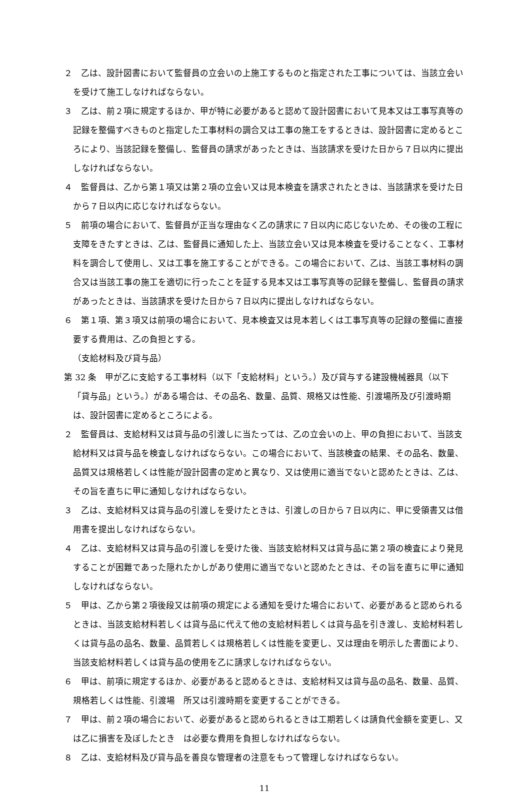２　乙は、設計図書において監督員の立会いの上施工するものと指定された工事については、当該立会いを受けて施工しなければならない。
３　乙は、前２項に規定するほか、甲が特に必要があると認めて設計図書において見本又は工事写真等の記録を整備すべきものと指定した工事材料の調合又は工事の施工をするときは、設計図書に定めるところにより、当該記録を整備し、監督員の請求があったときは、当該請求を受けた日から７日以内に提出しなければならない。
４　監督員は、乙から第１項又は第２項の立会い又は見本検査を請求されたときは、当該請求を受けた日から７日以内に応じなければならない。
５　前項の場合において、監督員が正当な理由なく乙の請求に７日以内に応じないため、その後の工程に支障をきたすときは、乙は、監督員に通知した上、当該立会い又は見本検査を受けることなく、工事材料を調合して使用し、又は工事を施工することができる。この場合において、乙は、当該工事材料の調合又は当該工事の施工を適切に行ったことを証する見本又は工事写真等の記録を整備し、監督員の請求があったときは、当該請求を受けた日から７日以内に提出しなければならない。
６　第１項、第３項又は前項の場合において、見本検査又は見本若しくは工事写真等の記録の整備に直接要する費用は、乙の負担とする。
（支給材料及び貸与品）
第 32 条　甲が乙に支給する工事材料（以下「支給材料」という。）及び貸与する建設機械器具（以下「貸与品」という。）がある場合は、その品名、数量、品質、規格又は性能、引渡場所及び引渡時期は、設計図書に定めるところによる。
２　監督員は、支給材料又は貸与品の引渡しに当たっては、乙の立会いの上、甲の負担において、当該支給材料又は貸与品を検査しなければならない。この場合において、当該検査の結果、その品名、数量、品質又は規格若しくは性能が設計図書の定めと異なり、又は使用に適当でないと認めたときは、乙は、その旨を直ちに甲に通知しなければならない。
３　乙は、支給材料又は貸与品の引渡しを受けたときは、引渡しの日から７日以内に、甲に受領書又は借用書を提出しなければならない。
４　乙は、支給材料又は貸与品の引渡しを受けた後、当該支給材料又は貸与品に第２項の検査により発見することが困難であった隠れたかしがあり使用に適当でないと認めたときは、その旨を直ちに甲に通知しなければならない。
５　甲は、乙から第２項後段又は前項の規定による通知を受けた場合において、必要があると認められるときは、当該支給材料若しくは貸与品に代えて他の支給材料若しくは貸与品を引き渡し、支給材料若しくは貸与品の品名、数量、品質若しくは規格若しくは性能を変更し、又は理由を明示した書面により、当該支給材料若しくは貸与品の使用を乙に請求しなければならない。
６　甲は、前項に規定するほか、必要があると認めるときは、支給材料又は貸与品の品名、数量、品質、規格若しくは性能、引渡場　所又は引渡時期を変更することができる。
７　甲は、前２項の場合において、必要があると認められるときは工期若しくは請負代金額を変更し、又は乙に損害を及ぼしたとき　は必要な費用を負担しなければならない。
８　乙は、支給材料及び貸与品を善良な管理者の注意をもって管理しなければならない。
11